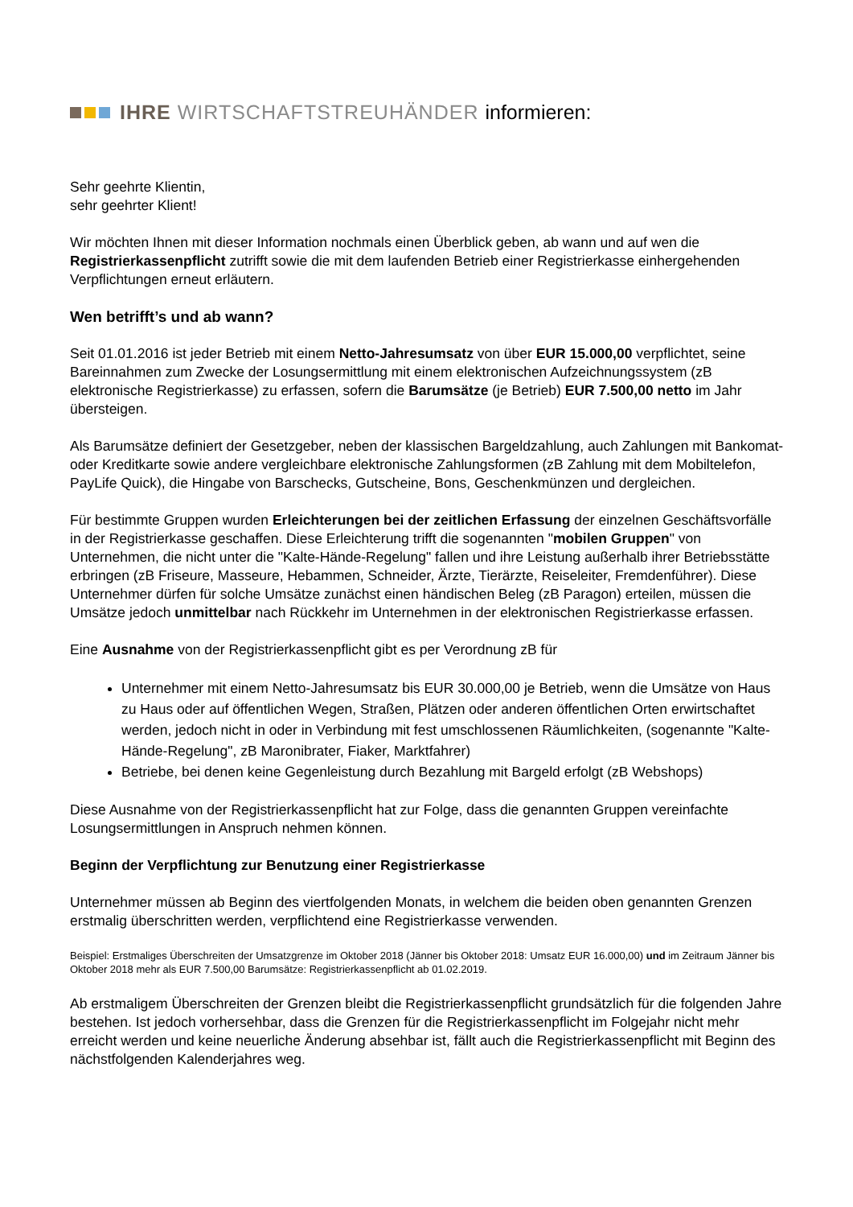IHRE WIRTSCHAFTSTREUHÄNDER informieren:
Sehr geehrte Klientin,
sehr geehrter Klient!
Wir möchten Ihnen mit dieser Information nochmals einen Überblick geben, ab wann und auf wen die Registrierkassenpflicht zutrifft sowie die mit dem laufenden Betrieb einer Registrierkasse einhergehenden Verpflichtungen erneut erläutern.
Wen betrifft’s und ab wann?
Seit 01.01.2016 ist jeder Betrieb mit einem Netto-Jahresumsatz von über EUR 15.000,00 verpflichtet, seine Bareinnahmen zum Zwecke der Losungsermittlung mit einem elektronischen Aufzeichnungssystem (zB elektronische Registrierkasse) zu erfassen, sofern die Barumsätze (je Betrieb) EUR 7.500,00 netto im Jahr übersteigen.
Als Barumsätze definiert der Gesetzgeber, neben der klassischen Bargeldzahlung, auch Zahlungen mit Bankomat- oder Kreditkarte sowie andere vergleichbare elektronische Zahlungsformen (zB Zahlung mit dem Mobiltelefon, PayLife Quick), die Hingabe von Barschecks, Gutscheine, Bons, Geschenkmünzen und dergleichen.
Für bestimmte Gruppen wurden Erleichterungen bei der zeitlichen Erfassung der einzelnen Geschäftsvorfälle in der Registrierkasse geschaffen. Diese Erleichterung trifft die sogenannten "mobilen Gruppen" von Unternehmen, die nicht unter die "Kalte-Hände-Regelung" fallen und ihre Leistung außerhalb ihrer Betriebsstätte erbringen (zB Friseure, Masseure, Hebammen, Schneider, Ärzte, Tierärzte, Reiseleiter, Fremdenführer). Diese Unternehmer dürfen für solche Umsätze zunächst einen händischen Beleg (zB Paragon) erteilen, müssen die Umsätze jedoch unmittelbar nach Rückkehr im Unternehmen in der elektronischen Registrierkasse erfassen.
Eine Ausnahme von der Registrierkassenpflicht gibt es per Verordnung zB für
Unternehmer mit einem Netto-Jahresumsatz bis EUR 30.000,00 je Betrieb, wenn die Umsätze von Haus zu Haus oder auf öffentlichen Wegen, Straßen, Plätzen oder anderen öffentlichen Orten erwirtschaftet werden, jedoch nicht in oder in Verbindung mit fest umschlossenen Räumlichkeiten, (sogenannte "Kalte-Hände-Regelung", zB Maronibrater, Fiaker, Marktfahrer)
Betriebe, bei denen keine Gegenleistung durch Bezahlung mit Bargeld erfolgt (zB Webshops)
Diese Ausnahme von der Registrierkassenpflicht hat zur Folge, dass die genannten Gruppen vereinfachte Losungsermittlungen in Anspruch nehmen können.
Beginn der Verpflichtung zur Benutzung einer Registrierkasse
Unternehmer müssen ab Beginn des viertfolgenden Monats, in welchem die beiden oben genannten Grenzen erstmalig überschritten werden, verpflichtend eine Registrierkasse verwenden.
Beispiel: Erstmaliges Überschreiten der Umsatzgrenze im Oktober 2018 (Jänner bis Oktober 2018: Umsatz EUR 16.000,00) und im Zeitraum Jänner bis Oktober 2018 mehr als EUR 7.500,00 Barumsätze: Registrierkassenpflicht ab 01.02.2019.
Ab erstmaligem Überschreiten der Grenzen bleibt die Registrierkassenpflicht grundsätzlich für die folgenden Jahre bestehen. Ist jedoch vorhersehbar, dass die Grenzen für die Registrierkassenpflicht im Folgejahr nicht mehr erreicht werden und keine neuerliche Änderung absehbar ist, fällt auch die Registrierkassenpflicht mit Beginn des nächstfolgenden Kalenderjahres weg.